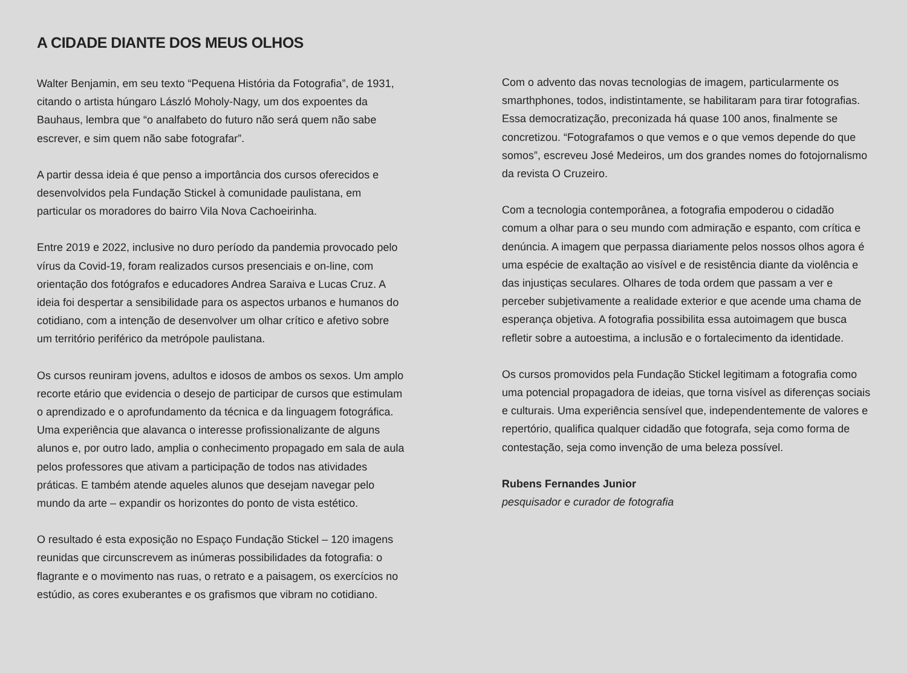A CIDADE DIANTE DOS MEUS OLHOS
Walter Benjamin, em seu texto “Pequena História da Fotografia”, de 1931, citando o artista húngaro László Moholy-Nagy, um dos expoentes da Bauhaus, lembra que “o analfabeto do futuro não será quem não sabe escrever, e sim quem não sabe fotografar”.
A partir dessa ideia é que penso a importância dos cursos oferecidos e desenvolvidos pela Fundação Stickel à comunidade paulistana, em particular os moradores do bairro Vila Nova Cachoeirinha.
Entre 2019 e 2022, inclusive no duro período da pandemia provocado pelo vírus da Covid-19, foram realizados cursos presenciais e on-line, com orientação dos fotógrafos e educadores Andrea Saraiva e Lucas Cruz. A ideia foi despertar a sensibilidade para os aspectos urbanos e humanos do cotidiano, com a intenção de desenvolver um olhar crítico e afetivo sobre um território periférico da metrópole paulistana.
Os cursos reuniram jovens, adultos e idosos de ambos os sexos. Um amplo recorte etário que evidencia o desejo de participar de cursos que estimulam o aprendizado e o aprofundamento da técnica e da linguagem fotográfica. Uma experiência que alavanca o interesse profissionalizante de alguns alunos e, por outro lado, amplia o conhecimento propagado em sala de aula pelos professores que ativam a participação de todos nas atividades práticas. E também atende aqueles alunos que desejam navegar pelo mundo da arte – expandir os horizontes do ponto de vista estético.
O resultado é esta exposição no Espaço Fundação Stickel – 120 imagens reunidas que circunscrevem as inúmeras possibilidades da fotografia: o flagrante e o movimento nas ruas, o retrato e a paisagem, os exercícios no estúdio, as cores exuberantes e os grafismos que vibram no cotidiano.
Com o advento das novas tecnologias de imagem, particularmente os smarthphones, todos, indistintamente, se habilitaram para tirar fotografias. Essa democratização, preconizada há quase 100 anos, finalmente se concretizou. “Fotografamos o que vemos e o que vemos depende do que somos”, escreveu José Medeiros, um dos grandes nomes do fotojornalismo da revista O Cruzeiro.
Com a tecnologia contemporânea, a fotografia empoderou o cidadão comum a olhar para o seu mundo com admiração e espanto, com crítica e denúncia. A imagem que perpassa diariamente pelos nossos olhos agora é uma espécie de exaltação ao visível e de resistência diante da violência e das injustiças seculares. Olhares de toda ordem que passam a ver e perceber subjetivamente a realidade exterior e que acende uma chama de esperança objetiva. A fotografia possibilita essa autoimagem que busca refletir sobre a autoestima, a inclusão e o fortalecimento da identidade.
Os cursos promovidos pela Fundação Stickel legitimam a fotografia como uma potencial propagadora de ideias, que torna visível as diferenças sociais e culturais. Uma experiência sensível que, independentemente de valores e repertório, qualifica qualquer cidadão que fotografa, seja como forma de contestação, seja como invenção de uma beleza possível.
Rubens Fernandes Junior
pesquisador e curador de fotografia